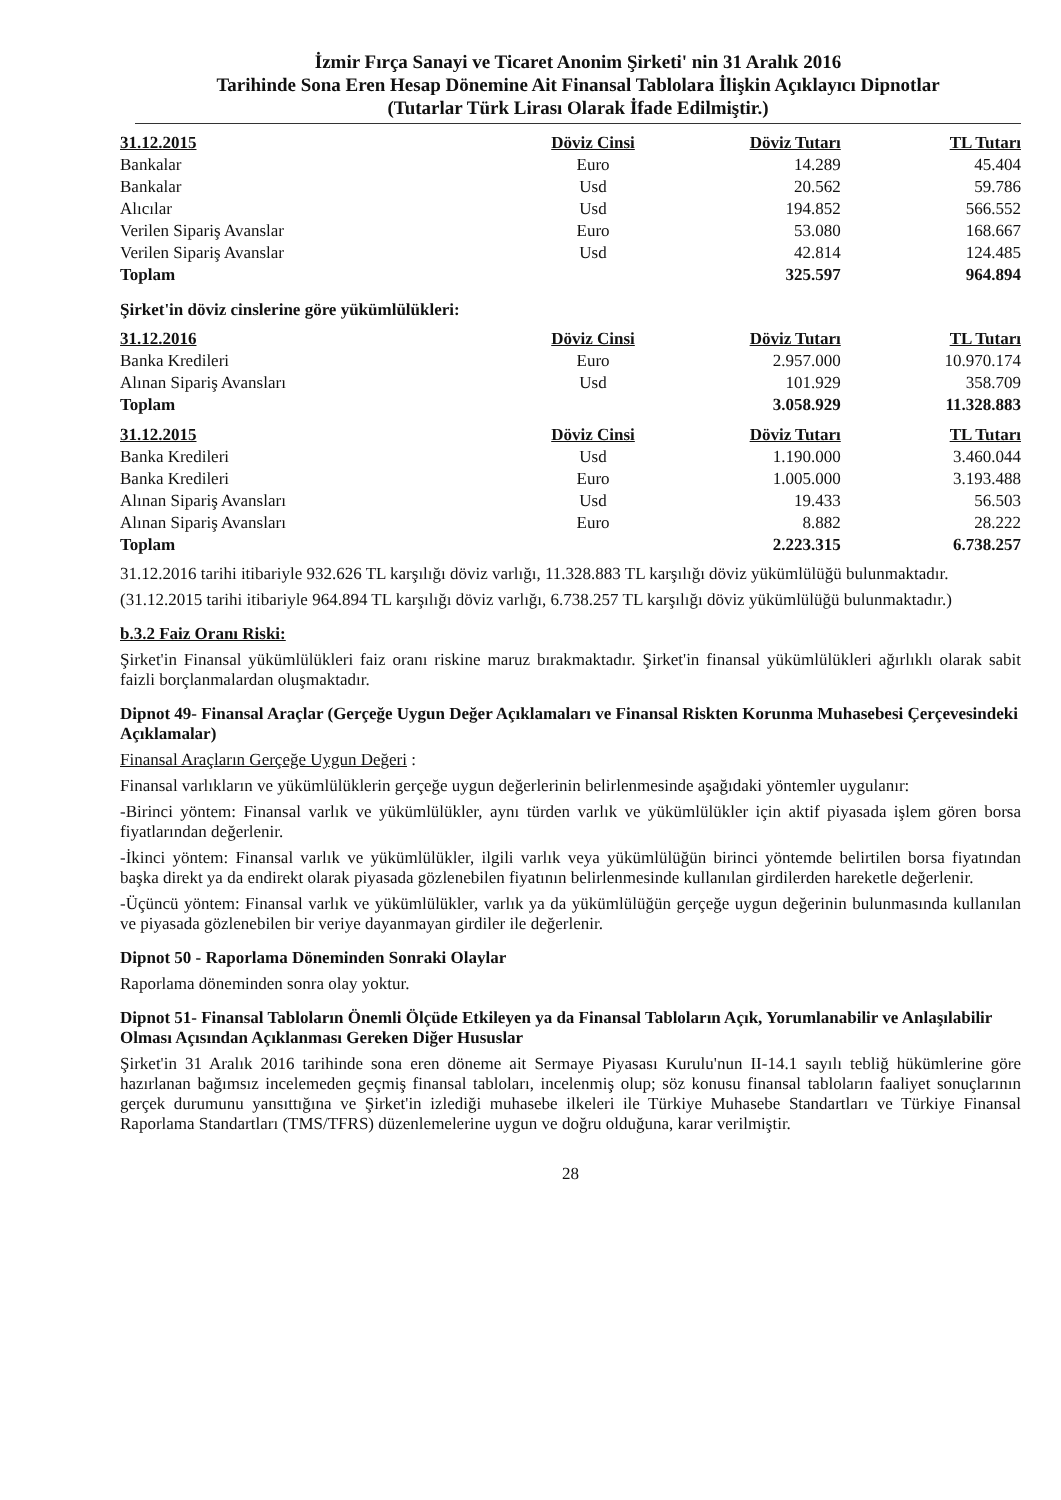İzmir Fırça Sanayi ve Ticaret Anonim Şirketi' nin 31 Aralık 2016
Tarihinde Sona Eren Hesap Dönemine Ait Finansal Tablolara İlişkin Açıklayıcı Dipnotlar
(Tutarlar Türk Lirası Olarak İfade Edilmiştir.)
| 31.12.2015 | Döviz Cinsi | Döviz Tutarı | TL Tutarı |
| --- | --- | --- | --- |
| Bankalar | Euro | 14.289 | 45.404 |
| Bankalar | Usd | 20.562 | 59.786 |
| Alıcılar | Usd | 194.852 | 566.552 |
| Verilen Sipariş Avanslar | Euro | 53.080 | 168.667 |
| Verilen Sipariş Avanslar | Usd | 42.814 | 124.485 |
| Toplam | | 325.597 | 964.894 |
Şirket'in döviz cinslerine göre yükümlülükleri:
| 31.12.2016 | Döviz Cinsi | Döviz Tutarı | TL Tutarı |
| --- | --- | --- | --- |
| Banka Kredileri | Euro | 2.957.000 | 10.970.174 |
| Alınan Sipariş Avansları | Usd | 101.929 | 358.709 |
| Toplam | | 3.058.929 | 11.328.883 |
| 31.12.2015 | Döviz Cinsi | Döviz Tutarı | TL Tutarı |
| --- | --- | --- | --- |
| Banka Kredileri | Usd | 1.190.000 | 3.460.044 |
| Banka Kredileri | Euro | 1.005.000 | 3.193.488 |
| Alınan Sipariş Avansları | Usd | 19.433 | 56.503 |
| Alınan Sipariş Avansları | Euro | 8.882 | 28.222 |
| Toplam | | 2.223.315 | 6.738.257 |
31.12.2016 tarihi itibariyle 932.626 TL karşılığı döviz varlığı, 11.328.883 TL karşılığı döviz yükümlülüğü bulunmaktadır.
(31.12.2015 tarihi itibariyle 964.894 TL karşılığı döviz varlığı, 6.738.257 TL karşılığı döviz yükümlülüğü bulunmaktadır.)
b.3.2 Faiz Oranı Riski:
Şirket'in Finansal yükümlülükleri faiz oranı riskine maruz bırakmaktadır. Şirket'in finansal yükümlülükleri ağırlıklı olarak sabit faizli borçlanmalardan oluşmaktadır.
Dipnot 49- Finansal Araçlar (Gerçeğe Uygun Değer Açıklamaları ve Finansal Riskten Korunma Muhasebesi Çerçevesindeki Açıklamalar)
Finansal Araçların Gerçeğe Uygun Değeri :
Finansal varlıkların ve yükümlülüklerin gerçeğe uygun değerlerinin belirlenmesinde aşağıdaki yöntemler uygulanır:
-Birinci yöntem: Finansal varlık ve yükümlülükler, aynı türden varlık ve yükümlülükler için aktif piyasada işlem gören borsa fiyatlarından değerlenir.
-İkinci yöntem: Finansal varlık ve yükümlülükler, ilgili varlık veya yükümlülüğün birinci yöntemde belirtilen borsa fiyatından başka direkt ya da endirekt olarak piyasada gözlenebilen fiyatının belirlenmesinde kullanılan girdilerden hareketle değerlenir.
-Üçüncü yöntem: Finansal varlık ve yükümlülükler, varlık ya da yükümlülüğün gerçeğe uygun değerinin bulunmasında kullanılan ve piyasada gözlenebilen bir veriye dayanmayan girdiler ile değerlenir.
Dipnot 50 - Raporlama Döneminden Sonraki Olaylar
Raporlama döneminden sonra olay yoktur.
Dipnot 51- Finansal Tabloların Önemli Ölçüde Etkileyen ya da Finansal Tabloların Açık, Yorumlanabilir ve Anlaşılabilir Olması Açısından Açıklanması Gereken Diğer Hususlar
Şirket'in 31 Aralık 2016 tarihinde sona eren döneme ait Sermaye Piyasası Kurulu'nun II-14.1 sayılı tebliğ hükümlerine göre hazırlanan bağımsız incelemeden geçmiş finansal tabloları, incelenmiş olup; söz konusu finansal tabloların faaliyet sonuçlarının gerçek durumunu yansıttığına ve Şirket'in izlediği muhasebe ilkeleri ile Türkiye Muhasebe Standartları ve Türkiye Finansal Raporlama Standartları (TMS/TFRS) düzenlemelerine uygun ve doğru olduğuna, karar verilmiştir.
28